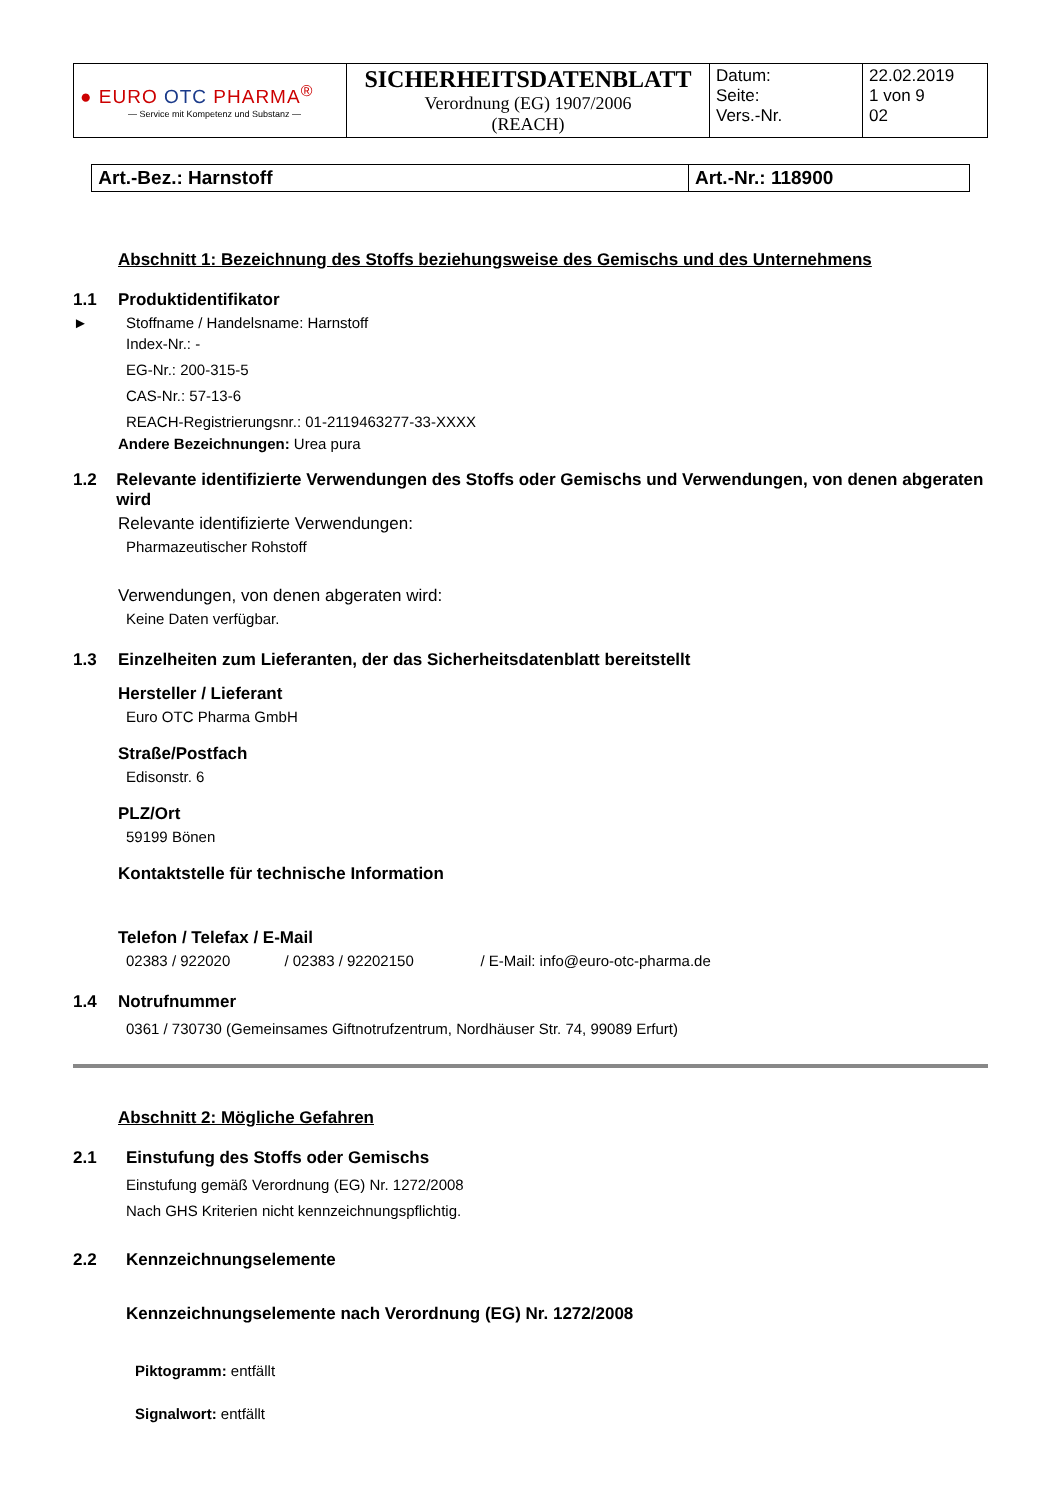| ● EURO OTC PHARMA<sup>®</sup> — Service mit Kompetenz und Substanz — | SICHERHEITSDATENBLATT Verordnung (EG) 1907/2006 (REACH) | Datum: Seite: Vers.-Nr. | 22.02.2019 1 von 9 02 |
| Art.-Bez.: Harnstoff | Art.-Nr.: 118900 |
Abschnitt 1: Bezeichnung des Stoffs beziehungsweise des Gemischs und des Unternehmens
1.1 Produktidentifikator
► Stoffname / Handelsname: Harnstoff
Index-Nr.: -
EG-Nr.: 200-315-5
CAS-Nr.: 57-13-6
REACH-Registrierungsnr.: 01-2119463277-33-XXXX
Andere Bezeichnungen: Urea pura
1.2 Relevante identifizierte Verwendungen des Stoffs oder Gemischs und Verwendungen, von denen abgeraten wird
Relevante identifizierte Verwendungen:
Pharmazeutischer Rohstoff
Verwendungen, von denen abgeraten wird:
Keine Daten verfügbar.
1.3 Einzelheiten zum Lieferanten, der das Sicherheitsdatenblatt bereitstellt
Hersteller / Lieferant
Euro OTC Pharma GmbH
Straße/Postfach
Edisonstr. 6
PLZ/Ort
59199 Bönen
Kontaktstelle für technische Information
Telefon / Telefax / E-Mail
02383 / 922020 / 02383 / 92202150 / E-Mail: info@euro-otc-pharma.de
1.4 Notrufnummer
0361 / 730730 (Gemeinsames Giftnotrufzentrum, Nordhäuser Str. 74, 99089 Erfurt)
Abschnitt 2: Mögliche Gefahren
2.1 Einstufung des Stoffs oder Gemischs
Einstufung gemäß Verordnung (EG) Nr. 1272/2008
Nach GHS Kriterien nicht kennzeichnungspflichtig.
2.2 Kennzeichnungselemente
Kennzeichnungselemente nach Verordnung (EG) Nr. 1272/2008
Piktogramm: entfällt
Signalwort: entfällt